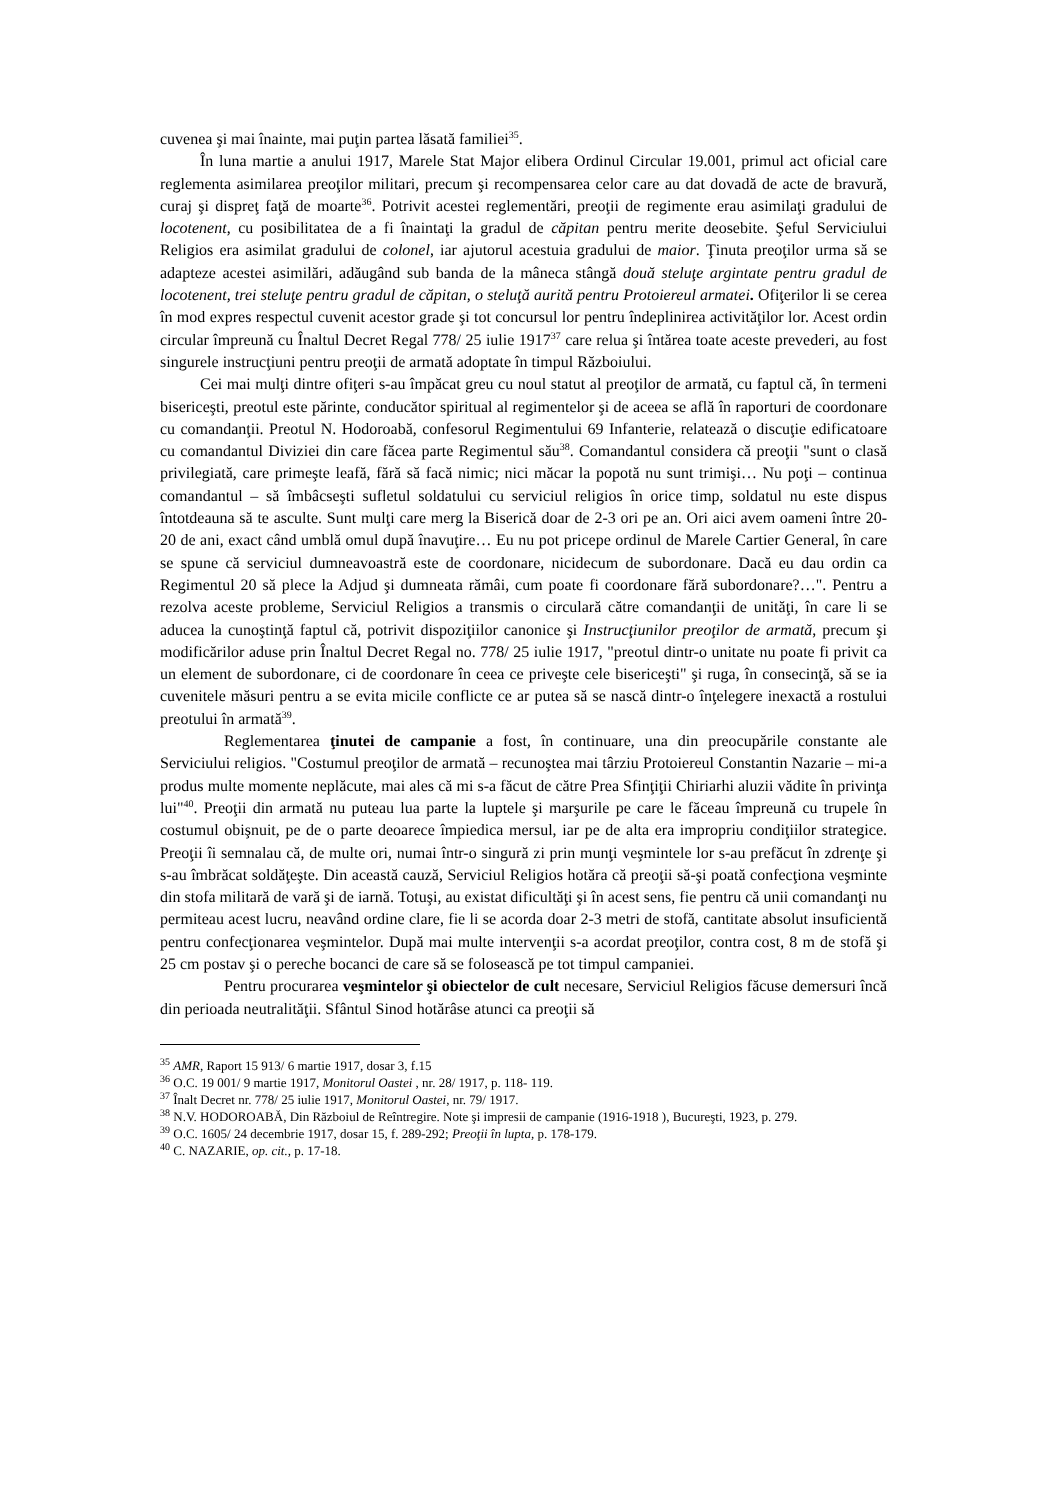cuvenea şi mai înainte, mai puţin partea lăsată familiei<sup>35</sup>.
În luna martie a anului 1917, Marele Stat Major elibera Ordinul Circular 19.001, primul act oficial care reglementa asimilarea preoţilor militari, precum şi recompensarea celor care au dat dovadă de acte de bravură, curaj şi dispreţ faţă de moarte<sup>36</sup>. Potrivit acestei reglementări, preoţii de regimente erau asimilaţi gradului de locotenent, cu posibilitatea de a fi înaintaţi la gradul de căpitan pentru merite deosebite. Şeful Serviciului Religios era asimilat gradului de colonel, iar ajutorul acestuia gradului de maior. Ţinuta preoţilor urma să se adapteze acestei asimilări, adăugând sub banda de la mâneca stângă două steluţe argintate pentru gradul de locotenent, trei steluţe pentru gradul de căpitan, o steluţă aurită pentru Protoiereul armatei. Ofiţerilor li se cerea în mod expres respectul cuvenit acestor grade şi tot concursul lor pentru îndeplinirea activităţilor lor. Acest ordin circular împreună cu Înaltul Decret Regal 778/ 25 iulie 1917<sup>37</sup> care relua şi întărea toate aceste prevederi, au fost singurele instrucţiuni pentru preoţii de armată adoptate în timpul Războiului.
Cei mai mulţi dintre ofiţeri s-au împăcat greu cu noul statut al preoţilor de armată, cu faptul că, în termeni bisericeşti, preotul este părinte, conducător spiritual al regimentelor şi de aceea se află în raporturi de coordonare cu comandanţii. Preotul N. Hodoroabă, confesorul Regimentului 69 Infanterie, relatează o discuţie edificatoare cu comandantul Diviziei din care făcea parte Regimentul său<sup>38</sup>. Comandantul considera că preoţii "sunt o clasă privilegiată, care primeşte leafă, fără să facă nimic; nici măcar la popotă nu sunt trimişi… Nu poţi – continua comandantul – să îmbâcseşti sufletul soldatului cu serviciul religios în orice timp, soldatul nu este dispus întotdeauna să te asculte. Sunt mulţi care merg la Biserică doar de 2-3 ori pe an. Ori aici avem oameni între 20-20 de ani, exact când umblă omul după înavuţire… Eu nu pot pricepe ordinul de Marele Cartier General, în care se spune că serviciul dumneavoastră este de coordonare, nicidecum de subordonare. Dacă eu dau ordin ca Regimentul 20 să plece la Adjud şi dumneata rămâi, cum poate fi coordonare fără subordonare?…". Pentru a rezolva aceste probleme, Serviciul Religios a transmis o circulară către comandanţii de unităţi, în care li se aducea la cunoştinţă faptul că, potrivit dispoziţiilor canonice şi Instrucţiunilor preoţilor de armată, precum şi modificărilor aduse prin Înaltul Decret Regal no. 778/ 25 iulie 1917, "preotul dintr-o unitate nu poate fi privit ca un element de subordonare, ci de coordonare în ceea ce priveşte cele bisericeşti" şi ruga, în consecinţă, să se ia cuvenitele măsuri pentru a se evita micile conflicte ce ar putea să se nască dintr-o înţelegere inexactă a rostului preotului în armată<sup>39</sup>.
Reglementarea ţinutei de campanie a fost, în continuare, una din preocupările constante ale Serviciului religios. "Costumul preoţilor de armată – recunoştea mai târziu Protoiereul Constantin Nazarie – mi-a produs multe momente neplăcute, mai ales că mi s-a făcut de către Prea Sfinţiţii Chiriarhi aluzii vădite în privinţa lui"<sup>40</sup>. Preoţii din armată nu puteau lua parte la luptele şi marşurile pe care le făceau împreună cu trupele în costumul obişnuit, pe de o parte deoarece împiedica mersul, iar pe de alta era impropriu condiţiilor strategice. Preoţii îi semnalau că, de multe ori, numai într-o singură zi prin munţi veşmintele lor s-au prefăcut în zdrenţe şi s-au îmbrăcat soldăţeşte. Din această cauză, Serviciul Religios hotăra că preoţii să-şi poată confecţiona veşminte din stofa militară de vară şi de iarnă. Totuşi, au existat dificultăţi şi în acest sens, fie pentru că unii comandanţi nu permiteau acest lucru, neavând ordine clare, fie li se acorda doar 2-3 metri de stofă, cantitate absolut insuficientă pentru confecţionarea veşmintelor. După mai multe intervenţii s-a acordat preoţilor, contra cost, 8 m de stofă şi 25 cm postav şi o pereche bocanci de care să se folosească pe tot timpul campaniei.
Pentru procurarea veşmintelor şi obiectelor de cult necesare, Serviciul Religios făcuse demersuri încă din perioada neutralităţii. Sfântul Sinod hotărâse atunci ca preoţii să
<sup>35</sup> AMR, Raport 15 913/ 6 martie 1917, dosar 3, f.15
<sup>36</sup> O.C. 19 001/ 9 martie 1917, Monitorul Oastei , nr. 28/ 1917, p. 118- 119.
<sup>37</sup> Înalt Decret nr. 778/ 25 iulie 1917, Monitorul Oastei, nr. 79/ 1917.
<sup>38</sup> N.V. HODOROABĂ, Din Războiul de Reîntregire. Note şi impresii de campanie (1916-1918 ), Bucureşti, 1923, p. 279.
<sup>39</sup> O.C. 1605/ 24 decembrie 1917, dosar 15, f. 289-292; Preoţii în lupta, p. 178-179.
<sup>40</sup> C. NAZARIE, op. cit., p. 17-18.